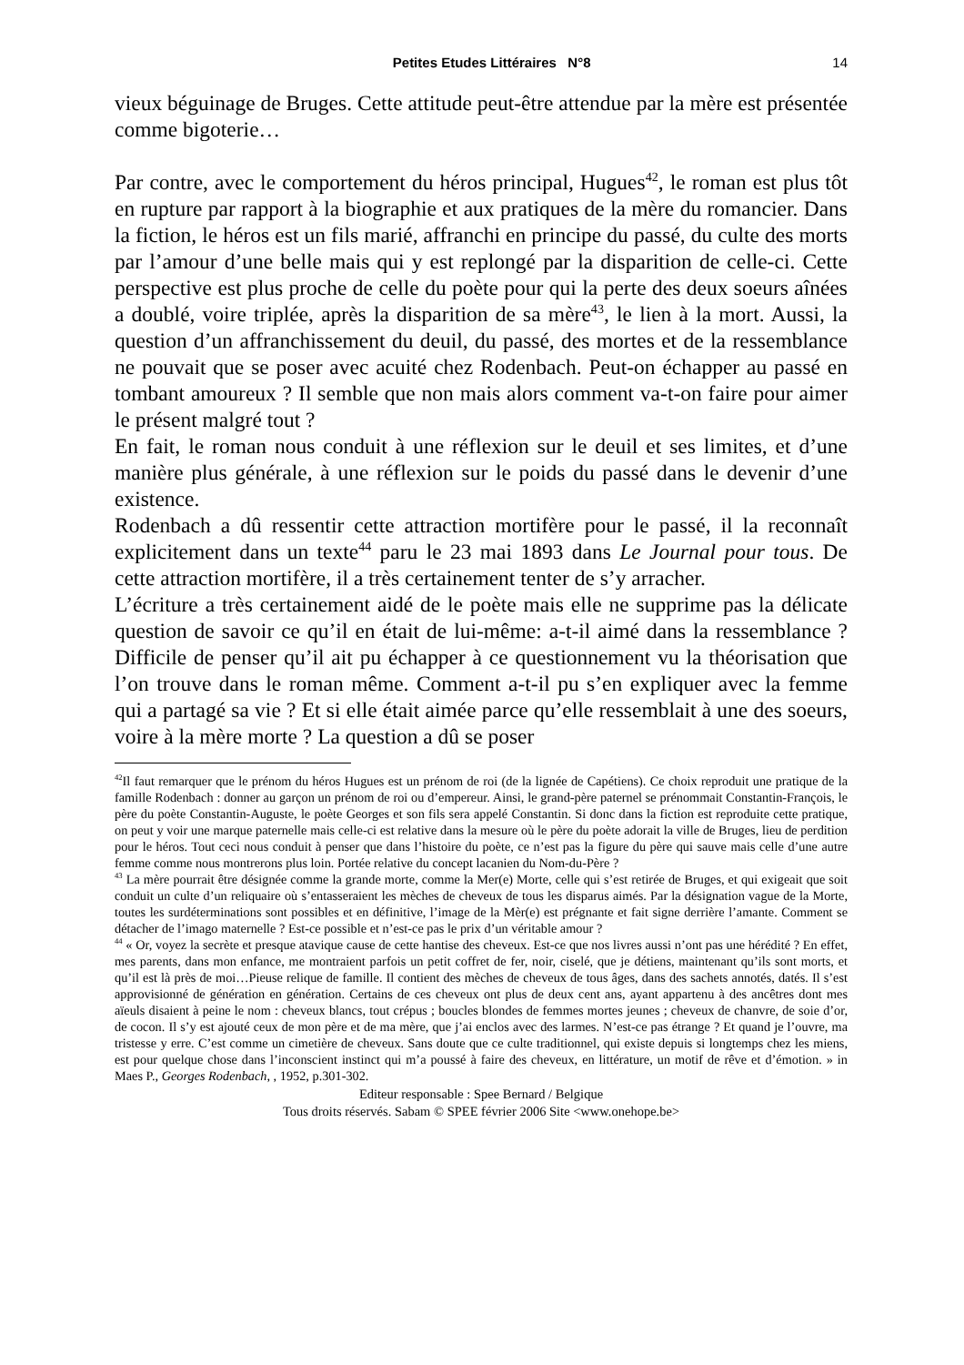Petites Etudes Littéraires N°8 14
vieux béguinage de Bruges. Cette attitude peut-être attendue par la mère est présentée comme bigoterie…
Par contre, avec le comportement du héros principal, Hugues<sup>42</sup>, le roman est plus tôt en rupture par rapport à la biographie et aux pratiques de la mère du romancier. Dans la fiction, le héros est un fils marié, affranchi en principe du passé, du culte des morts par l’amour d’une belle mais qui y est replongé par la disparition de celle-ci. Cette perspective est plus proche de celle du poète pour qui la perte des deux soeurs aînées a doublé, voire triplée, après la disparition de sa mère<sup>43</sup>, le lien à la mort. Aussi, la question d’un affranchissement du deuil, du passé, des mortes et de la ressemblance ne pouvait que se poser avec acuité chez Rodenbach. Peut-on échapper au passé en tombant amoureux ? Il semble que non mais alors comment va-t-on faire pour aimer le présent malgré tout ?
En fait, le roman nous conduit à une réflexion sur le deuil et ses limites, et d’une manière plus générale, à une réflexion sur le poids du passé dans le devenir d’une existence.
Rodenbach a dû ressentir cette attraction mortifère pour le passé, il la reconnaît explicitement dans un texte<sup>44</sup> paru le 23 mai 1893 dans Le Journal pour tous. De cette attraction mortifère, il a très certainement tenter de s’y arracher.
L’écriture a très certainement aidé de le poète mais elle ne supprime pas la délicate question de savoir ce qu’il en était de lui-même: a-t-il aimé dans la ressemblance ? Difficile de penser qu’il ait pu échapper à ce questionnement vu la théorisation que l’on trouve dans le roman même. Comment a-t-il pu s’en expliquer avec la femme qui a partagé sa vie ? Et si elle était aimée parce qu’elle ressemblait à une des soeurs, voire à la mère morte ? La question a dû se poser
<sup>42</sup> Il faut remarquer que le prénom du héros Hugues est un prénom de roi (de la lignée de Capétiens). Ce choix reproduit une pratique de la famille Rodenbach : donner au garçon un prénom de roi ou d’empereur. Ainsi, le grand-père paternel se prénommait Constantin-François, le père du poète Constantin-Auguste, le poète Georges et son fils sera appelé Constantin. Si donc dans la fiction est reproduite cette pratique, on peut y voir une marque paternelle mais celle-ci est relative dans la mesure où le père du poète adorait la ville de Bruges, lieu de perdition pour le héros. Tout ceci nous conduit à penser que dans l’histoire du poète, ce n’est pas la figure du père qui sauve mais celle d’une autre femme comme nous montrerons plus loin. Portée relative du concept lacanien du Nom-du-Père ?
<sup>43</sup> La mère pourrait être désignée comme la grande morte, comme la Mer(e) Morte, celle qui s’est retirée de Bruges, et qui exigeait que soit conduit un culte d’un reliquaire où s’entasseraient les mèches de cheveux de tous les disparus aimés. Par la désignation vague de la Morte, toutes les surdéterminations sont possibles et en définitive, l’image de la Mèr(e) est prégnante et fait signe derrière l’amante. Comment se détacher de l’imago maternelle ? Est-ce possible et n’est-ce pas le prix d’un véritable amour ?
<sup>44</sup> « Or, voyez la secrète et presque atavique cause de cette hantise des cheveux. Est-ce que nos livres aussi n’ont pas une hérédité ? En effet, mes parents, dans mon enfance, me montraient parfois un petit coffret de fer, noir, ciselé, que je détiens, maintenant qu’ils sont morts, et qu’il est là près de moi…Pieuse relique de famille. Il contient des mèches de cheveux de tous âges, dans des sachets annotés, datés. Il s’est approvisionné de génération en génération. Certains de ces cheveux ont plus de deux cent ans, ayant appartenu à des ancêtres dont mes aïeuls disaient à peine le nom : cheveux blancs, tout crépus ; boucles blondes de femmes mortes jeunes ; cheveux de chanvre, de soie d’or, de cocon. Il s’y est ajouté ceux de mon père et de ma mère, que j’ai enclos avec des larmes. N’est-ce pas étrange ? Et quand je l’ouvre, ma tristesse y erre. C’est comme un cimetière de cheveux. Sans doute que ce culte traditionnel, qui existe depuis si longtemps chez les miens, est pour quelque chose dans l’inconscient instinct qui m’a poussé à faire des cheveux, en littérature, un motif de rêve et d’émotion. » in Maes P., Georges Rodenbach, , 1952, p.301-302.
Editeur responsable : Spee Bernard / Belgique
Tous droits réservés. Sabam © SPEE février 2006 Site <www.onehope.be>